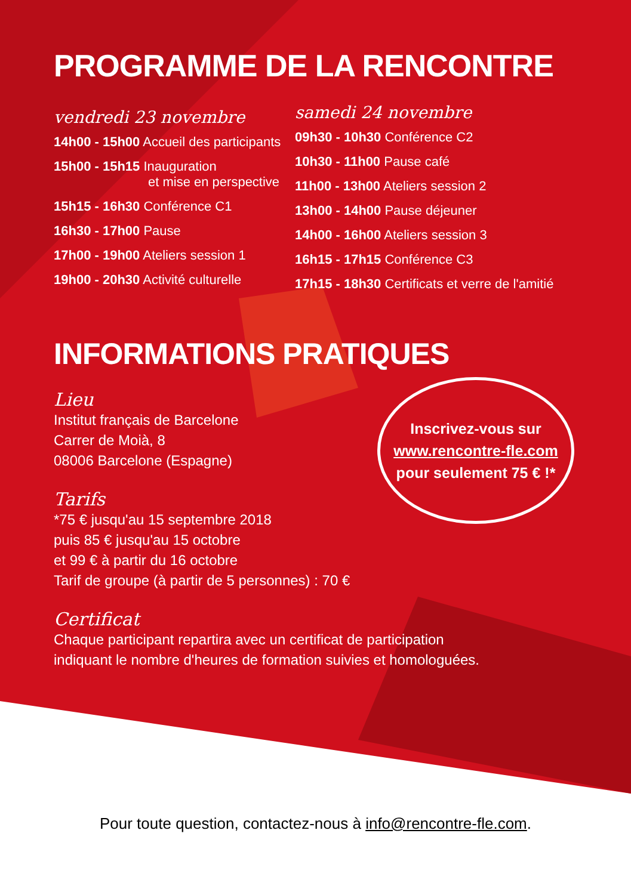PROGRAMME DE LA RENCONTRE
vendredi 23 novembre
14h00 - 15h00 Accueil des participants
15h00 - 15h15 Inauguration
et mise en perspective
15h15 - 16h30 Conférence C1
16h30 - 17h00 Pause
17h00 - 19h00 Ateliers session 1
19h00 - 20h30 Activité culturelle
samedi 24 novembre
09h30 - 10h30 Conférence C2
10h30 - 11h00 Pause café
11h00 - 13h00 Ateliers session 2
13h00 - 14h00 Pause déjeuner
14h00 - 16h00 Ateliers session 3
16h15 - 17h15 Conférence C3
17h15 - 18h30 Certificats et verre de l'amitié
INFORMATIONS PRATIQUES
Lieu
Institut français de Barcelone
Carrer de Moià, 8
08006 Barcelone (Espagne)
Tarifs
*75 € jusqu'au 15 septembre 2018
puis 85 € jusqu'au 15 octobre
et 99 € à partir du 16 octobre
Tarif de groupe (à partir de 5 personnes) : 70 €
Certificat
Chaque participant repartira avec un certificat de participation
indiquant le nombre d'heures de formation suivies et homologuées.
Inscrivez-vous sur
www.rencontre-fle.com
pour seulement 75 € !*
Pour toute question, contactez-nous à info@rencontre-fle.com.